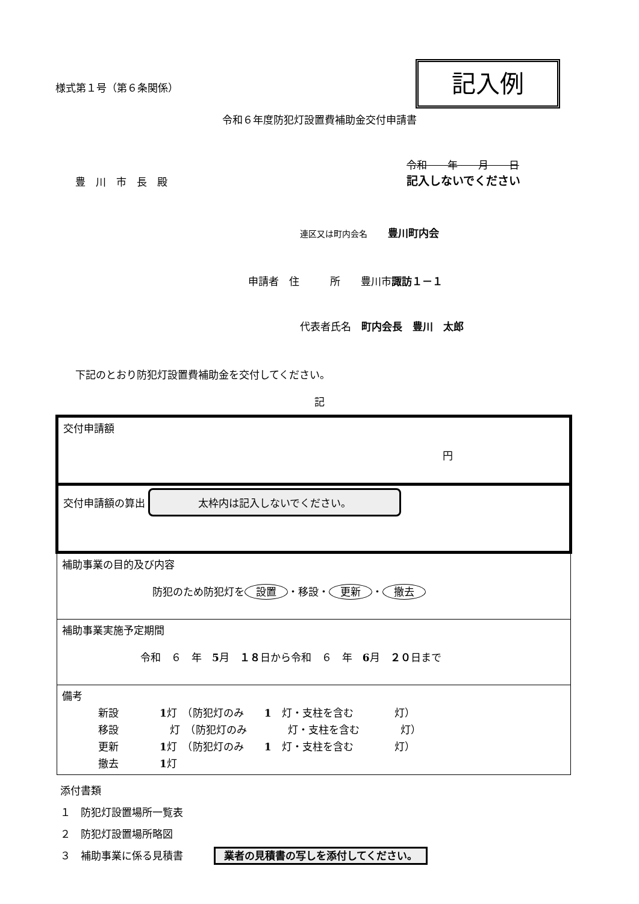記入例
様式第１号（第６条関係）
令和６年度防犯灯設置費補助金交付申請書
令和　　年　　月　　日
記入しないでください
豊　川　市　長　殿
連区又は町内会名　　豊川町内会
申請者　住　　　所　　豊川市諏訪１－１
代表者氏名　町内会長　豊川　太郎
下記のとおり防犯灯設置費補助金を交付してください。
記
| 交付申請額 円 |
| 交付申請額の算出 太枠内は記入しないでください。 |
| 補助事業の目的及び内容 防犯のため防犯灯を 設置 ・移設・ 更新 ・ 撤去 |
| 補助事業実施予定期間 令和 ６ 年 5 月 １８ 日から令和 ６ 年 6 月 ２０ 日まで |
| 備考 新設 1 灯 （防犯灯のみ 1 灯・支柱を含む 灯） 移設 灯 （防犯灯のみ 灯・支柱を含む 灯） 更新 1 灯 （防犯灯のみ 1 灯・支柱を含む 灯） 撤去 1 灯 |
添付書類
１　防犯灯設置場所一覧表
２　防犯灯設置場所略図
３　補助事業に係る見積書　　　業者の見積書の写しを添付してください。